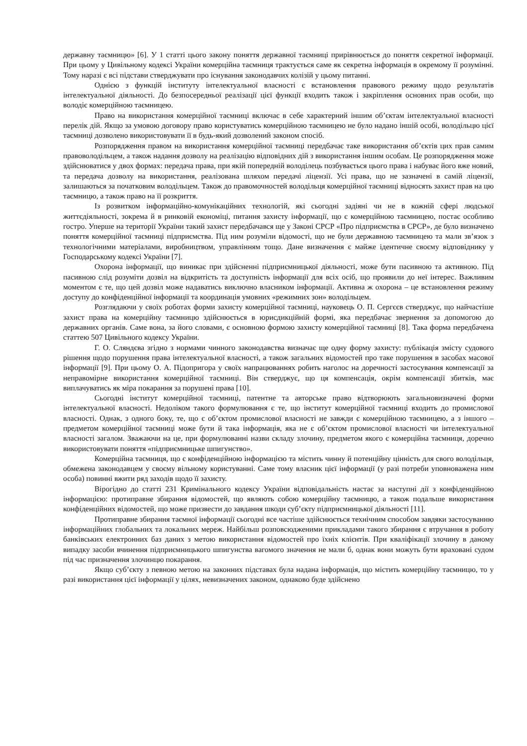державну таємницю» [6]. У 1 статті цього закону поняття державної таємниці прирівнюється до поняття секретної інформації. При цьому у Цивільному кодексі України комерційна таємниця трактується саме як секретна інформація в окремому її розумінні. Тому наразі є всі підстави стверджувати про існування законодавчих колізій у цьому питанні.
Однією з функцій інституту інтелектуальної власності є встановлення правового режиму щодо результатів інтелектуальної діяльності. До безпосередньої реалізації цієї функції входить також і закріплення основних прав особи, що володіє комерційною таємницею.
Право на використання комерційної таємниці включає в себе характерний іншим об’єктам інтелектуальної власності перелік дій. Якщо за умовою договору право користуватись комерційною таємницею не було надано іншій особі, володільцю цієї таємниці дозволено використовувати її в будь-який дозволений законом спосіб.
Розпорядження правом на використання комерційної таємниці передбачає таке використання об’єктів цих прав самим правоволодільцем, а також надання дозволу на реалізацію відповідних дій з використання іншим особам. Це розпорядження може здійснюватися у двох формах: передача права, при якій попередній володілець позбувається цього права і набуває його вже новий, та передача дозволу на використання, реалізована шляхом передачі ліцензії. Усі права, що не зазначені в самій ліцензії, залишаються за початковим володільцем. Також до правомочностей володільця комерційної таємниці відносять захист прав на цю таємницю, а також право на її розкриття.
Із розвитком інформаційно-комунікаційних технологій, які сьогодні задіяні чи не в кожній сфері людської життєдіяльності, зокрема й в ринковій економіці, питання захисту інформації, що є комерційною таємницею, постає особливо гостро. Уперше на території України такий захист передбачався ще у Законі СРСР «Про підприємства в СРСР», де було визначено поняття комерційної таємниці підприємства. Під ним розуміли відомості, що не були державною таємницею та мали зв’язок з технологічними матеріалами, виробництвом, управлінням тощо. Дане визначення є майже ідентичне своєму відповіднику у Господарському кодексі України [7].
Охорона інформації, що виникає при здійсненні підприємницької діяльності, може бути пасивною та активною. Під пасивною слід розуміти дозвіл на відкритість та доступність інформації для всіх осіб, що проявили до неї інтерес. Важливим моментом є те, що цей дозвіл може надаватись виключно власником інформації. Активна ж охорона – це встановлення режиму доступу до конфіденційної інформації та координація умовних «режимних зон» володільцем.
Розглядаючи у своїх роботах форми захисту комерційної таємниці, науковець О. П. Сергєєв стверджує, що найчастіше захист права на комерційну таємницю здійснюється в юрисдикційній формі, яка передбачає звернення за допомогою до державних органів. Саме вона, за його словами, є основною формою захисту комерційної таємниці [8]. Така форма передбачена статтею 507 Цивільного кодексу України.
Г. О. Сляндєва згідно з нормами чинного законодавства визначає ще одну форму захисту: публікація змісту судового рішення щодо порушення права інтелектуальної власності, а також загальних відомостей про таке порушення в засобах масової інформації [9]. При цьому О. А. Підопригора у своїх напрацюваннях робить наголос на доречності застосування компенсації за неправомірне використання комерційної таємниці. Він стверджує, що ця компенсація, окрім компенсації збитків, має виплачуватись як міра покарання за порушені права [10].
Сьогодні інститут комерційної таємниці, патентне та авторське право відтворюють загальновизначені форми інтелектуальної власності. Недоліком такого формулювання є те, що інститут комерційної таємниці входить до промислової власності. Однак, з одного боку, те, що є об’єктом промислової власності не завжди є комерційною таємницею, а з іншого – предметом комерційної таємниці може бути й така інформація, яка не є об’єктом промислової власності чи інтелектуальної власності загалом. Зважаючи на це, при формулюванні назви складу злочину, предметом якого є комерційна таємниця, доречно використовувати поняття «підприємницьке шпигунство».
Комерційна таємниця, що є конфіденційною інформацією та містить чинну й потенційну цінність для свого володільця, обмежена законодавцем у своєму вільному користуванні. Саме тому власник цієї інформації (у разі потреби уповноважена ним особа) повинні вжити ряд заходів щодо її захисту.
Вірогідно до статті 231 Кримінального кодексу України відповідальність настає за наступні дії з конфіденційною інформацією: протиправне збирання відомостей, що являють собою комерційну таємницю, а також подальше використання конфіденційних відомостей, що може призвести до завдання шкоди суб’єкту підприємницької діяльності [11].
Протиправне збирання таємної інформації сьогодні все частіше здійснюється технічним способом завдяки застосуванню інформаційних глобальних та локальних мереж. Найбільш розповсюдженими прикладами такого збирання є втручання в роботу банківських електронних баз даних з метою використання відомостей про їхніх клієнтів. При кваліфікації злочину в даному випадку засоби вчинення підприємницького шпигунства вагомого значення не мали б, однак вони можуть бути враховані судом під час призначення злочинцю покарання.
Якщо суб’єкту з певною метою на законних підставах була надана інформація, що містить комерційну таємницю, то у разі використання цієї інформації у цілях, невизначених законом, однаково буде здійснено